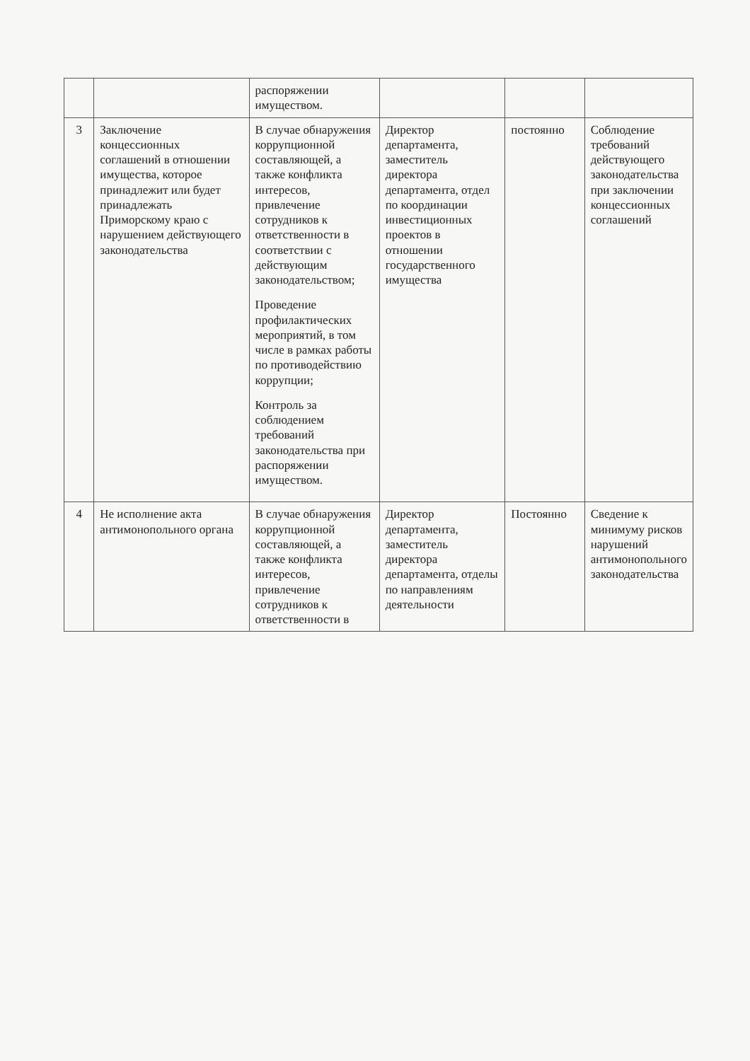| | | распоряжении имуществом. | | | |
| 3 | Заключение концессионных соглашений в отношении имущества, которое принадлежит или будет принадлежать Приморскому краю с нарушением действующего законодательства | В случае обнаружения коррупционной составляющей, а также конфликта интересов, привлечение сотрудников к ответственности в соответствии с действующим законодательством; Проведение профилактических мероприятий, в том числе в рамках работы по противодействию коррупции; Контроль за соблюдением требований законодательства при распоряжении имуществом. | Директор департамента, заместитель директора департамента, отдел по координации инвестиционных проектов в отношении государственного имущества | постоянно | Соблюдение требований действующего законодательства при заключении концессионных соглашений |
| 4 | Не исполнение акта антимонопольного органа | В случае обнаружения коррупционной составляющей, а также конфликта интересов, привлечение сотрудников к ответственности в | Директор департамента, заместитель директора департамента, отделы по направлениям деятельности | Постоянно | Сведение к минимуму рисков нарушений антимонопольного законодательства |